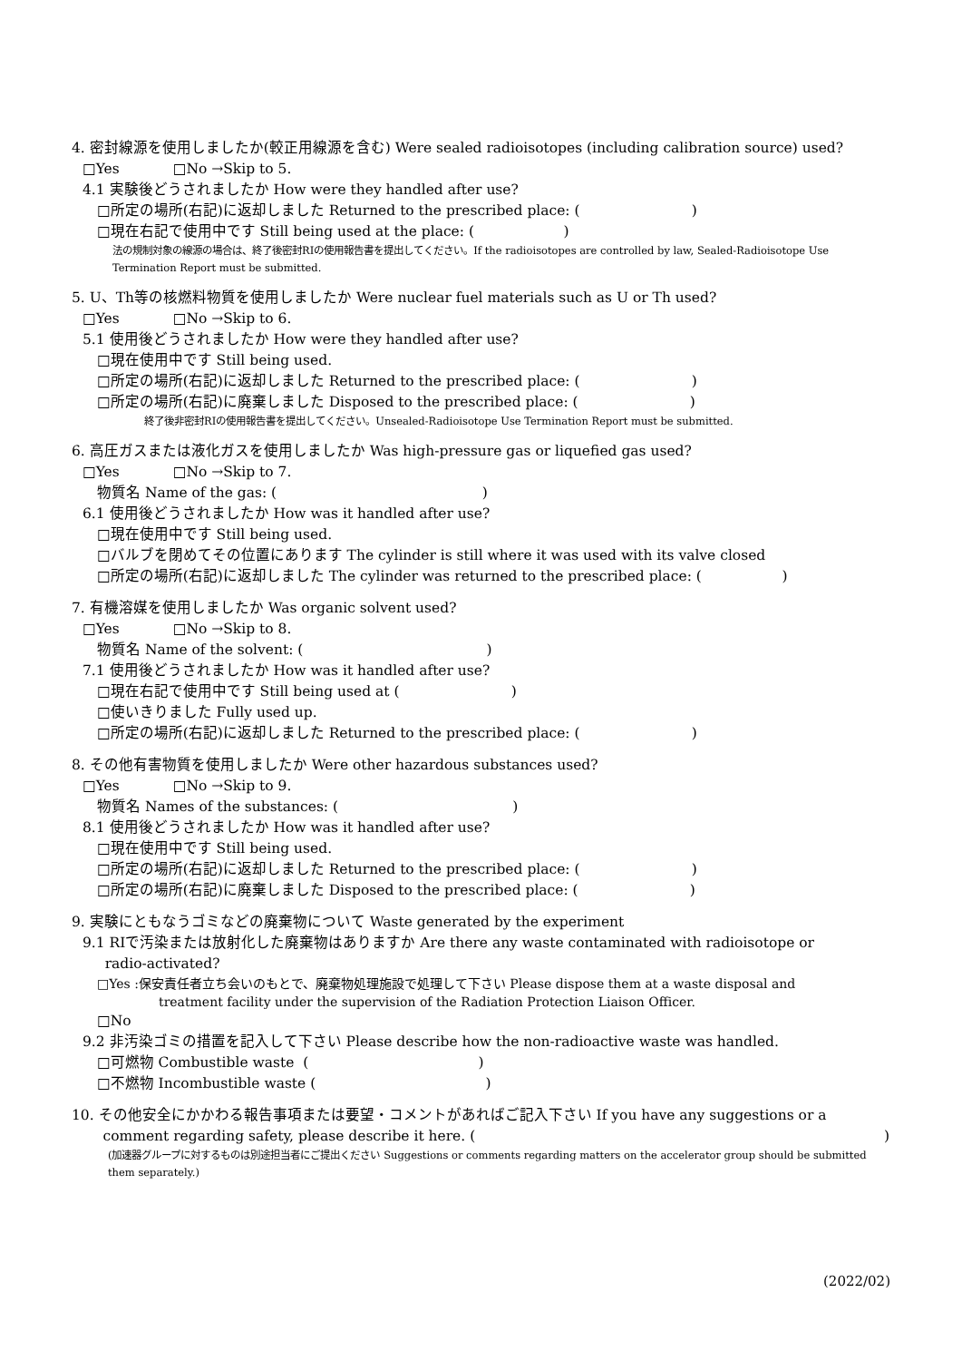4. 密封線源を使用しましたか(較正用線源を含む) Were sealed radioisotopes (including calibration source) used?
□Yes □No →Skip to 5.
4.1 実験後どうされましたか How were they handled after use?
□所定の場所(右記)に返却しました Returned to the prescribed place: ( )
□現在右記で使用中です Still being used at the place: ( )
法の規制対象の線源の場合は、終了後密封RIの使用報告書を提出してください。If the radioisotopes are controlled by law, Sealed-Radioisotope Use Termination Report must be submitted.
5. U、Th等の核燃料物質を使用しましたか Were nuclear fuel materials such as U or Th used?
□Yes □No →Skip to 6.
5.1 使用後どうされましたか How were they handled after use?
□現在使用中です Still being used.
□所定の場所(右記)に返却しました Returned to the prescribed place: ( )
□所定の場所(右記)に廃棄しました Disposed to the prescribed place: ( )
終了後非密封RIの使用報告書を提出してください。Unsealed-Radioisotope Use Termination Report must be submitted.
6. 高圧ガスまたは液化ガスを使用しましたか Was high-pressure gas or liquefied gas used?
□Yes □No →Skip to 7.
物質名 Name of the gas: ( )
6.1 使用後どうされましたか How was it handled after use?
□現在使用中です Still being used.
□バルブを閉めてその位置にあります The cylinder is still where it was used with its valve closed
□所定の場所(右記)に返却しました The cylinder was returned to the prescribed place: ( )
7. 有機溶媒を使用しましたか Was organic solvent used?
□Yes □No →Skip to 8.
物質名 Name of the solvent: ( )
7.1 使用後どうされましたか How was it handled after use?
□現在右記で使用中です Still being used at ( )
□使いきりました Fully used up.
□所定の場所(右記)に返却しました Returned to the prescribed place: ( )
8. その他有害物質を使用しましたか Were other hazardous substances used?
□Yes □No →Skip to 9.
物質名 Names of the substances: ( )
8.1 使用後どうされましたか How was it handled after use?
□現在使用中です Still being used.
□所定の場所(右記)に返却しました Returned to the prescribed place: ( )
□所定の場所(右記)に廃棄しました Disposed to the prescribed place: ( )
9. 実験にともなうゴミなどの廃棄物について Waste generated by the experiment
9.1 RIで汚染または放射化した廃棄物はありますか Are there any waste contaminated with radioisotope or
radio-activated?
□Yes :保安責任者立ち会いのもとで、廃棄物処理施設で処理して下さい Please dispose them at a waste disposal and
treatment facility under the supervision of the Radiation Protection Liaison Officer.
□No
9.2 非汚染ゴミの措置を記入して下さい Please describe how the non-radioactive waste was handled.
□可燃物 Combustible waste ( )
□不燃物 Incombustible waste ( )
10. その他安全にかかわる報告事項または要望・コメントがあればご記入下さい If you have any suggestions or a
comment regarding safety, please describe it here. ()
(加速器グループに対するものは別途担当者にご提出ください Suggestions or comments regarding matters on the accelerator group should be submitted them separately.)
(2022/02)